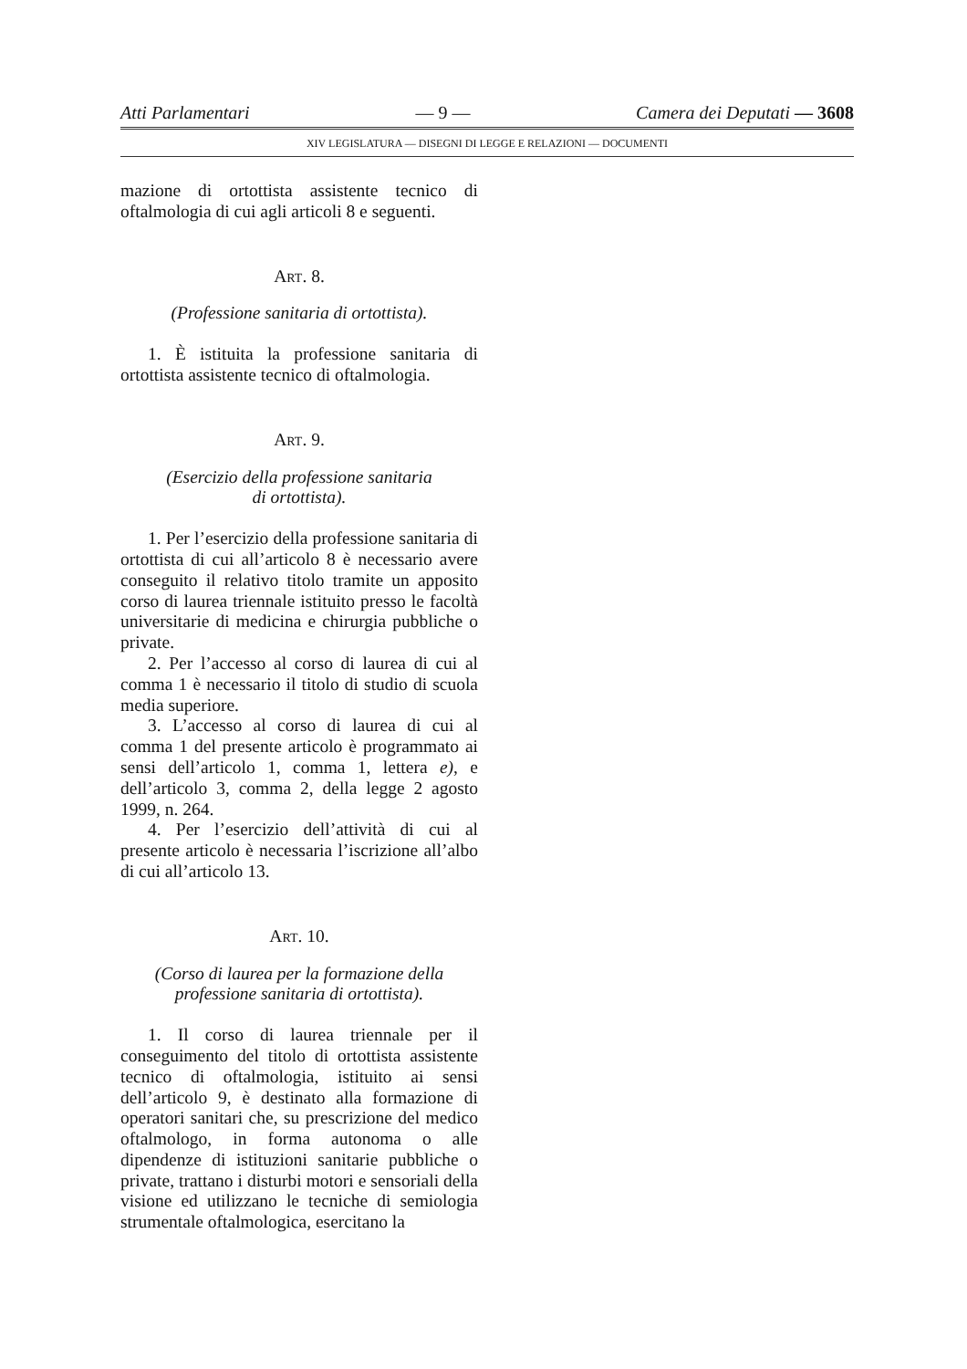Atti Parlamentari — 9 — Camera dei Deputati — 3608
XIV LEGISLATURA — DISEGNI DI LEGGE E RELAZIONI — DOCUMENTI
mazione di ortottista assistente tecnico di oftalmologia di cui agli articoli 8 e seguenti.
ART. 8.
(Professione sanitaria di ortottista).
1. È istituita la professione sanitaria di ortottista assistente tecnico di oftalmologia.
ART. 9.
(Esercizio della professione sanitaria
di ortottista).
1. Per l’esercizio della professione sanitaria di ortottista di cui all’articolo 8 è necessario avere conseguito il relativo titolo tramite un apposito corso di laurea triennale istituito presso le facoltà universitarie di medicina e chirurgia pubbliche o private.
2. Per l’accesso al corso di laurea di cui al comma 1 è necessario il titolo di studio di scuola media superiore.
3. L’accesso al corso di laurea di cui al comma 1 del presente articolo è programmato ai sensi dell’articolo 1, comma 1, lettera e), e dell’articolo 3, comma 2, della legge 2 agosto 1999, n. 264.
4. Per l’esercizio dell’attività di cui al presente articolo è necessaria l’iscrizione all’albo di cui all’articolo 13.
ART. 10.
(Corso di laurea per la formazione della professione sanitaria di ortottista).
1. Il corso di laurea triennale per il conseguimento del titolo di ortottista assistente tecnico di oftalmologia, istituito ai sensi dell’articolo 9, è destinato alla formazione di operatori sanitari che, su prescrizione del medico oftalmologo, in forma autonoma o alle dipendenze di istituzioni sanitarie pubbliche o private, trattano i disturbi motori e sensoriali della visione ed utilizzano le tecniche di semiologia strumentale oftalmologica, esercitano la